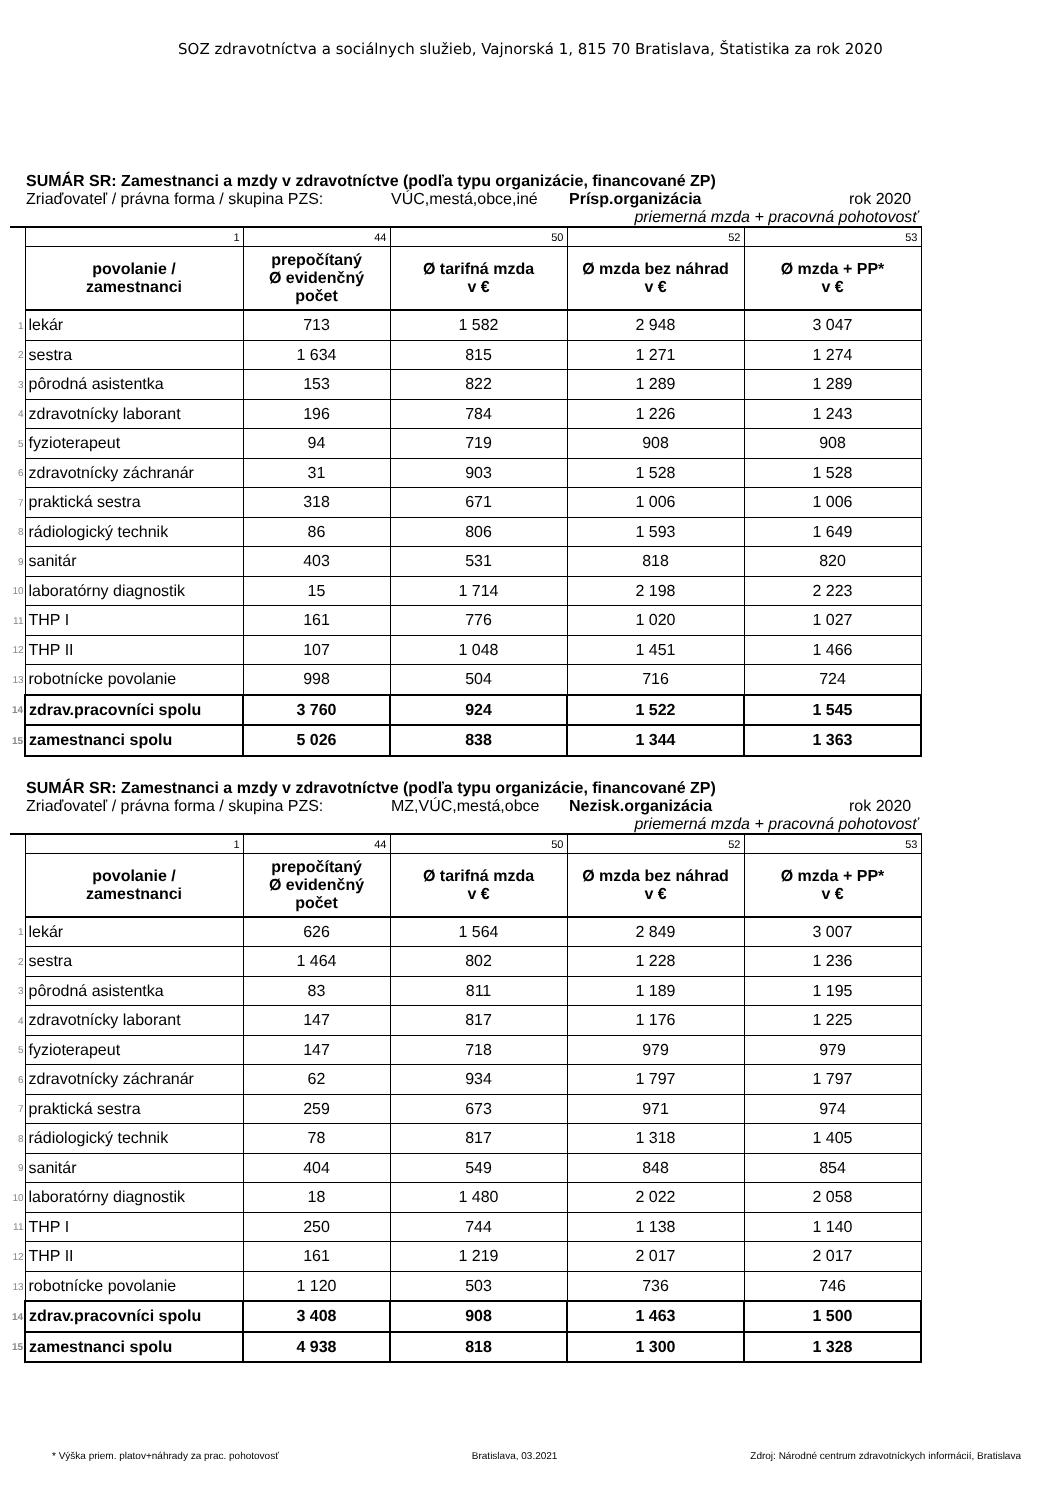SOZ zdravotníctva a sociálnych služieb, Vajnorská 1, 815 70 Bratislava, Štatistika za rok 2020
SUMÁR SR: Zamestnanci a mzdy v zdravotníctve (podľa typu organizácie, financované ZP)
Zriaďovateľ / právna forma / skupina PZS: VÚC,mestá,obce,iné Prísp.organizácia rok 2020
priemerná mzda + pracovná pohotovosť
| | 1 | 44 | 50 | 52 | 53 |
| | povolanie / zamestnanci | prepočítaný Ø evidenčný počet | Ø tarifná mzda v € | Ø mzda bez náhrad v € | Ø mzda + PP* v € |
| 1 | lekár | 713 | 1 582 | 2 948 | 3 047 |
| 2 | sestra | 1 634 | 815 | 1 271 | 1 274 |
| 3 | pôrodná asistentka | 153 | 822 | 1 289 | 1 289 |
| 4 | zdravotnícky laborant | 196 | 784 | 1 226 | 1 243 |
| 5 | fyzioterapeut | 94 | 719 | 908 | 908 |
| 6 | zdravotnícky záchranár | 31 | 903 | 1 528 | 1 528 |
| 7 | praktická sestra | 318 | 671 | 1 006 | 1 006 |
| 8 | rádiologický technik | 86 | 806 | 1 593 | 1 649 |
| 9 | sanitár | 403 | 531 | 818 | 820 |
| 10 | laboratórny diagnostik | 15 | 1 714 | 2 198 | 2 223 |
| 11 | THP I | 161 | 776 | 1 020 | 1 027 |
| 12 | THP II | 107 | 1 048 | 1 451 | 1 466 |
| 13 | robotnícke povolanie | 998 | 504 | 716 | 724 |
| 14 | zdrav.pracovníci spolu | 3 760 | 924 | 1 522 | 1 545 |
| 15 | zamestnanci spolu | 5 026 | 838 | 1 344 | 1 363 |
SUMÁR SR: Zamestnanci a mzdy v zdravotníctve (podľa typu organizácie, financované ZP)
Zriaďovateľ / právna forma / skupina PZS: MZ,VÚC,mestá,obce Nezisk.organizácia rok 2020
priemerná mzda + pracovná pohotovosť
| | 1 | 44 | 50 | 52 | 53 |
| | povolanie / zamestnanci | prepočítaný Ø evidenčný počet | Ø tarifná mzda v € | Ø mzda bez náhrad v € | Ø mzda + PP* v € |
| 1 | lekár | 626 | 1 564 | 2 849 | 3 007 |
| 2 | sestra | 1 464 | 802 | 1 228 | 1 236 |
| 3 | pôrodná asistentka | 83 | 811 | 1 189 | 1 195 |
| 4 | zdravotnícky laborant | 147 | 817 | 1 176 | 1 225 |
| 5 | fyzioterapeut | 147 | 718 | 979 | 979 |
| 6 | zdravotnícky záchranár | 62 | 934 | 1 797 | 1 797 |
| 7 | praktická sestra | 259 | 673 | 971 | 974 |
| 8 | rádiologický technik | 78 | 817 | 1 318 | 1 405 |
| 9 | sanitár | 404 | 549 | 848 | 854 |
| 10 | laboratórny diagnostik | 18 | 1 480 | 2 022 | 2 058 |
| 11 | THP I | 250 | 744 | 1 138 | 1 140 |
| 12 | THP II | 161 | 1 219 | 2 017 | 2 017 |
| 13 | robotnícke povolanie | 1 120 | 503 | 736 | 746 |
| 14 | zdrav.pracovníci spolu | 3 408 | 908 | 1 463 | 1 500 |
| 15 | zamestnanci spolu | 4 938 | 818 | 1 300 | 1 328 |
* Výška priem. platov+náhrady za prac. pohotovosť Bratislava, 03.2021 Zdroj: Národné centrum zdravotníckych informácií, Bratislava